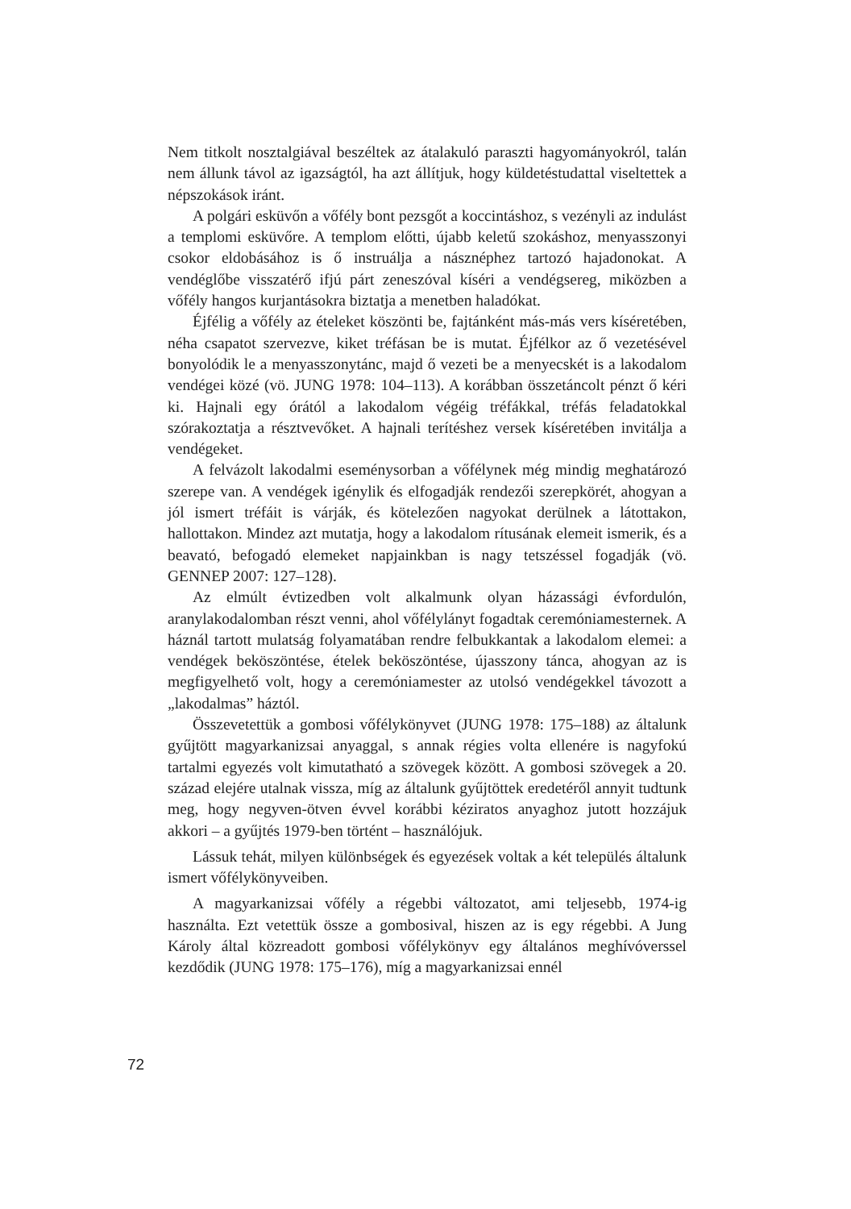Nem titkolt nosztalgiával beszéltek az átalakuló paraszti hagyományokról, talán nem állunk távol az igazságtól, ha azt állítjuk, hogy küldetéstudattal viseltettek a népszokások iránt.
A polgári esküvőn a vőfély bont pezsgőt a koccintáshoz, s vezényli az indulást a templomi esküvőre. A templom előtti, újabb keletű szokáshoz, menyasszonyi csokor eldobásához is ő instruálja a násznéphez tartozó hajadonokat. A vendéglőbe visszatérő ifjú párt zeneszóval kíséri a vendégsereg, miközben a vőfély hangos kurjantásokra biztatja a menetben haladókat.
Éjfélig a vőfély az ételeket köszönti be, fajtánként más-más vers kíséretében, néha csapatot szervezve, kiket tréfásan be is mutat. Éjfélkor az ő vezetésével bonyolódik le a menyasszonytánc, majd ő vezeti be a menyecskét is a lakodalom vendégei közé (vö. JUNG 1978: 104–113). A korábban összetáncolt pénzt ő kéri ki. Hajnali egy órától a lakodalom végéig tréfákkal, tréfás feladatokkal szórakoztatja a résztvevőket. A hajnali terítéshez versek kíséretében invitálja a vendégeket.
A felvázolt lakodalmi eseménysorban a vőfélynek még mindig meghatározó szerepe van. A vendégek igénylik és elfogadják rendezői szerepkörét, ahogyan a jól ismert tréfáit is várják, és kötelezően nagyokat derülnek a látottakon, hallottakon. Mindez azt mutatja, hogy a lakodalom rítusának elemeit ismerik, és a beavató, befogadó elemeket napjainkban is nagy tetszéssel fogadják (vö. GENNEP 2007: 127–128).
Az elmúlt évtizedben volt alkalmunk olyan házassági évfordulón, aranylakodalomban részt venni, ahol vőfélylányt fogadtak ceremóniamesternek. A háznál tartott mulatság folyamatában rendre felbukkantak a lakodalom elemei: a vendégek beköszöntése, ételek beköszöntése, újasszony tánca, ahogyan az is megfigyelhető volt, hogy a ceremóniamester az utolsó vendégekkel távozott a „lakodalmas” háztól.
Összevetettük a gombosi vőfélykönyvet (JUNG 1978: 175–188) az általunk gyűjtött magyarkanizsai anyaggal, s annak régies volta ellenére is nagyfokú tartalmi egyezés volt kimutatható a szövegek között. A gombosi szövegek a 20. század elejére utalnak vissza, míg az általunk gyűjtöttek eredetéről annyit tudtunk meg, hogy negyven-ötven évvel korábbi kéziratos anyaghoz jutott hozzájuk akkori – a gyűjtés 1979-ben történt – használójuk.
Lássuk tehát, milyen különbségek és egyezések voltak a két település általunk ismert vőfélykönyveiben.
A magyarkanizsai vőfély a régebbi változatot, ami teljesebb, 1974-ig használta. Ezt vetettük össze a gombosival, hiszen az is egy régebbi. A Jung Károly által közreadott gombosi vőfélykönyv egy általános meghívóverssel kezdődik (JUNG 1978: 175–176), míg a magyarkanizsai ennél
72